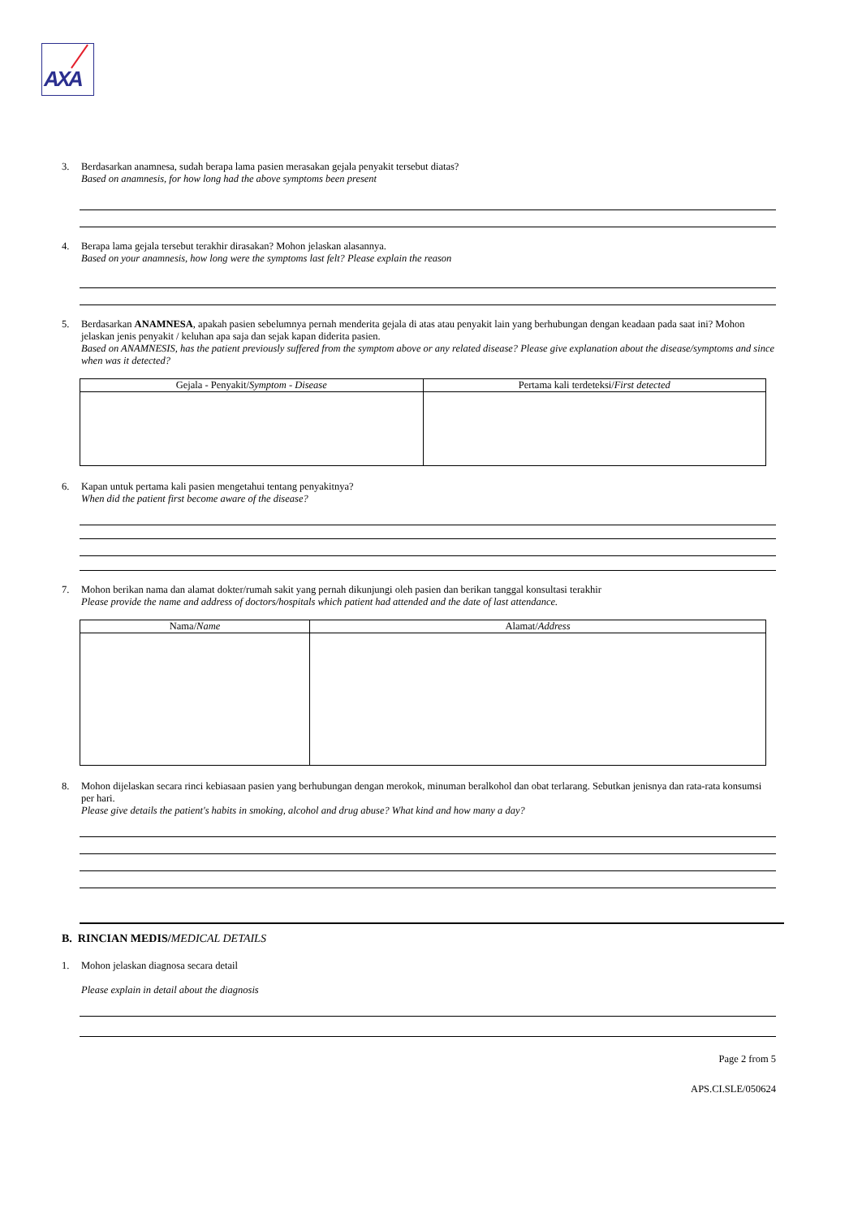AXA
3. Berdasarkan anamnesa, sudah berapa lama pasien merasakan gejala penyakit tersebut diatas?
Based on anamnesis, for how long had the above symptoms been present
4. Berapa lama gejala tersebut terakhir dirasakan? Mohon jelaskan alasannya.
Based on your anamnesis, how long were the symptoms last felt? Please explain the reason
5. Berdasarkan ANAMNESA, apakah pasien sebelumnya pernah menderita gejala di atas atau penyakit lain yang berhubungan dengan keadaan pada saat ini? Mohon jelaskan jenis penyakit / keluhan apa saja dan sejak kapan diderita pasien.
Based on ANAMNESIS, has the patient previously suffered from the symptom above or any related disease? Please give explanation about the disease/symptoms and since when was it detected?
| Gejala - Penyakit/ Symptom - Disease | Pertama kali terdeteksi/ First detected |
| --- | --- |
6. Kapan untuk pertama kali pasien mengetahui tentang penyakitnya?
When did the patient first become aware of the disease?
7. Mohon berikan nama dan alamat dokter/rumah sakit yang pernah dikunjungi oleh pasien dan berikan tanggal konsultasi terakhir
Please provide the name and address of doctors/hospitals which patient had attended and the date of last attendance.
| Nama/ Name | Alamat/ Address |
| --- | --- |
8. Mohon dijelaskan secara rinci kebiasaan pasien yang berhubungan dengan merokok, minuman beralkohol dan obat terlarang. Sebutkan jenisnya dan rata-rata konsumsi per hari.
Please give details the patient's habits in smoking, alcohol and drug abuse? What kind and how many a day?
B. RINCIAN MEDIS/MEDICAL DETAILS
1. Mohon jelaskan diagnosa secara detail
Please explain in detail about the diagnosis
Page 2 from 5
APS.CI.SLE/050624